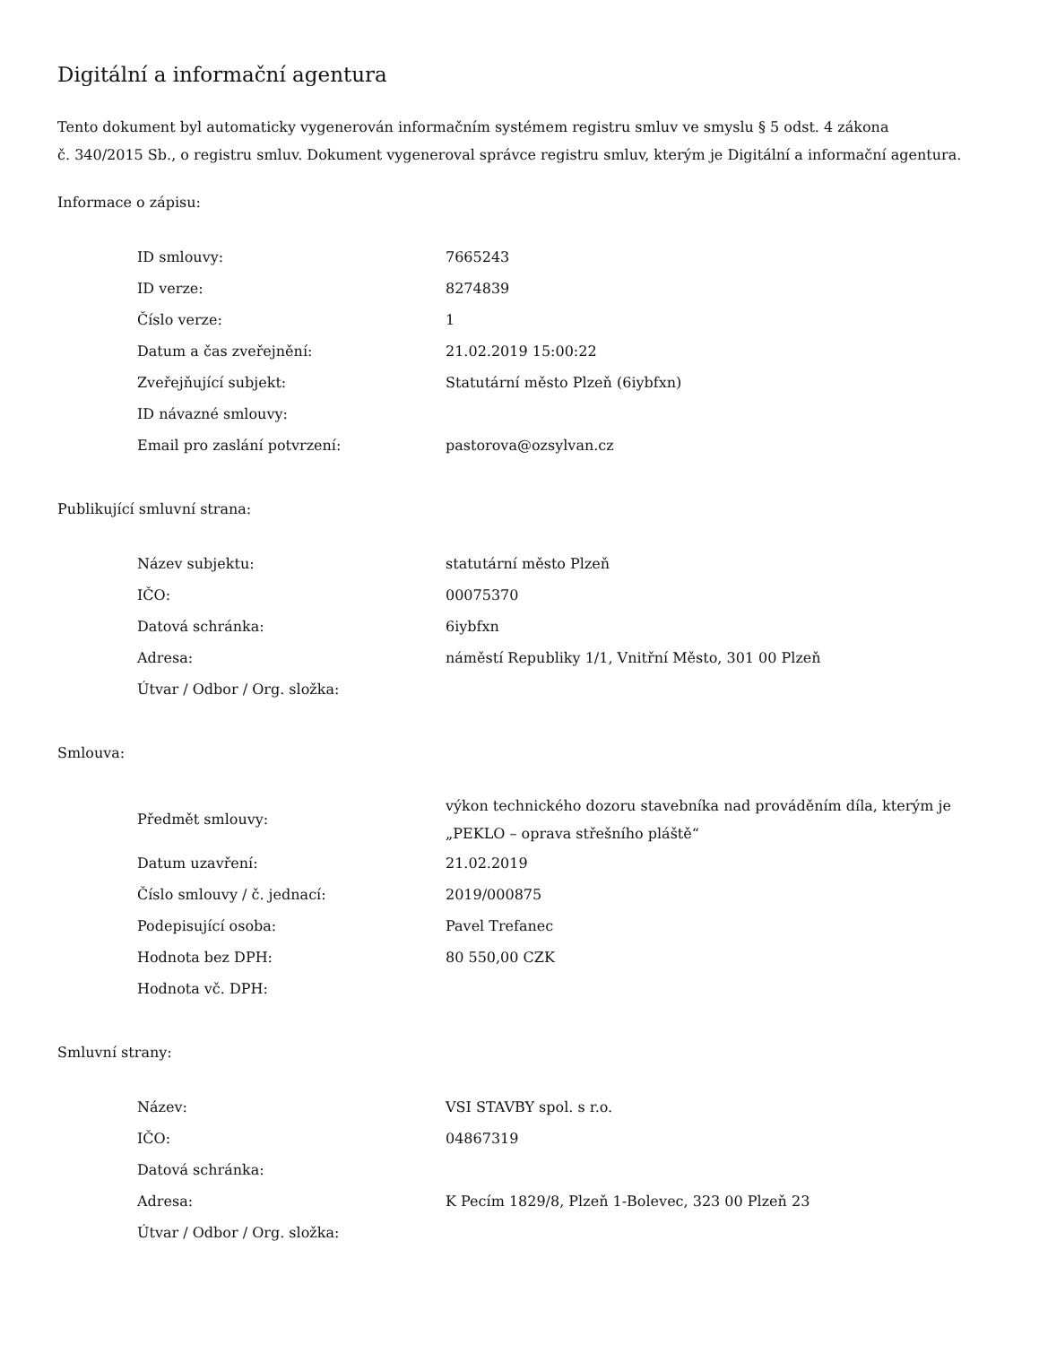Digitální a informační agentura
Tento dokument byl automaticky vygenerován informačním systémem registru smluv ve smyslu § 5 odst. 4 zákona
č. 340/2015 Sb., o registru smluv. Dokument vygeneroval správce registru smluv, kterým je Digitální a informační agentura.
Informace o zápisu:
| ID smlouvy: | 7665243 |
| ID verze: | 8274839 |
| Číslo verze: | 1 |
| Datum a čas zveřejnění: | 21.02.2019 15:00:22 |
| Zveřejňující subjekt: | Statutární město Plzeň (6iybfxn) |
| ID návazné smlouvy: | |
| Email pro zaslání potvrzení: | pastorova@ozsylvan.cz |
Publikující smluvní strana:
| Název subjektu: | statutární město Plzeň |
| IČO: | 00075370 |
| Datová schránka: | 6iybfxn |
| Adresa: | náměstí Republiky 1/1, Vnitřní Město, 301 00 Plzeň |
| Útvar / Odbor / Org. složka: | |
Smlouva:
| Předmět smlouvy: | výkon technického dozoru stavebníka nad prováděním díla, kterým je „PEKLO – oprava střešního pláště“ |
| Datum uzavření: | 21.02.2019 |
| Číslo smlouvy / č. jednací: | 2019/000875 |
| Podepisující osoba: | Pavel Trefanec |
| Hodnota bez DPH: | 80 550,00 CZK |
| Hodnota vč. DPH: | |
Smluvní strany:
| Název: | VSI STAVBY spol. s r.o. |
| IČO: | 04867319 |
| Datová schránka: | |
| Adresa: | K Pecím 1829/8, Plzeň 1-Bolevec, 323 00 Plzeň 23 |
| Útvar / Odbor / Org. složka: | |